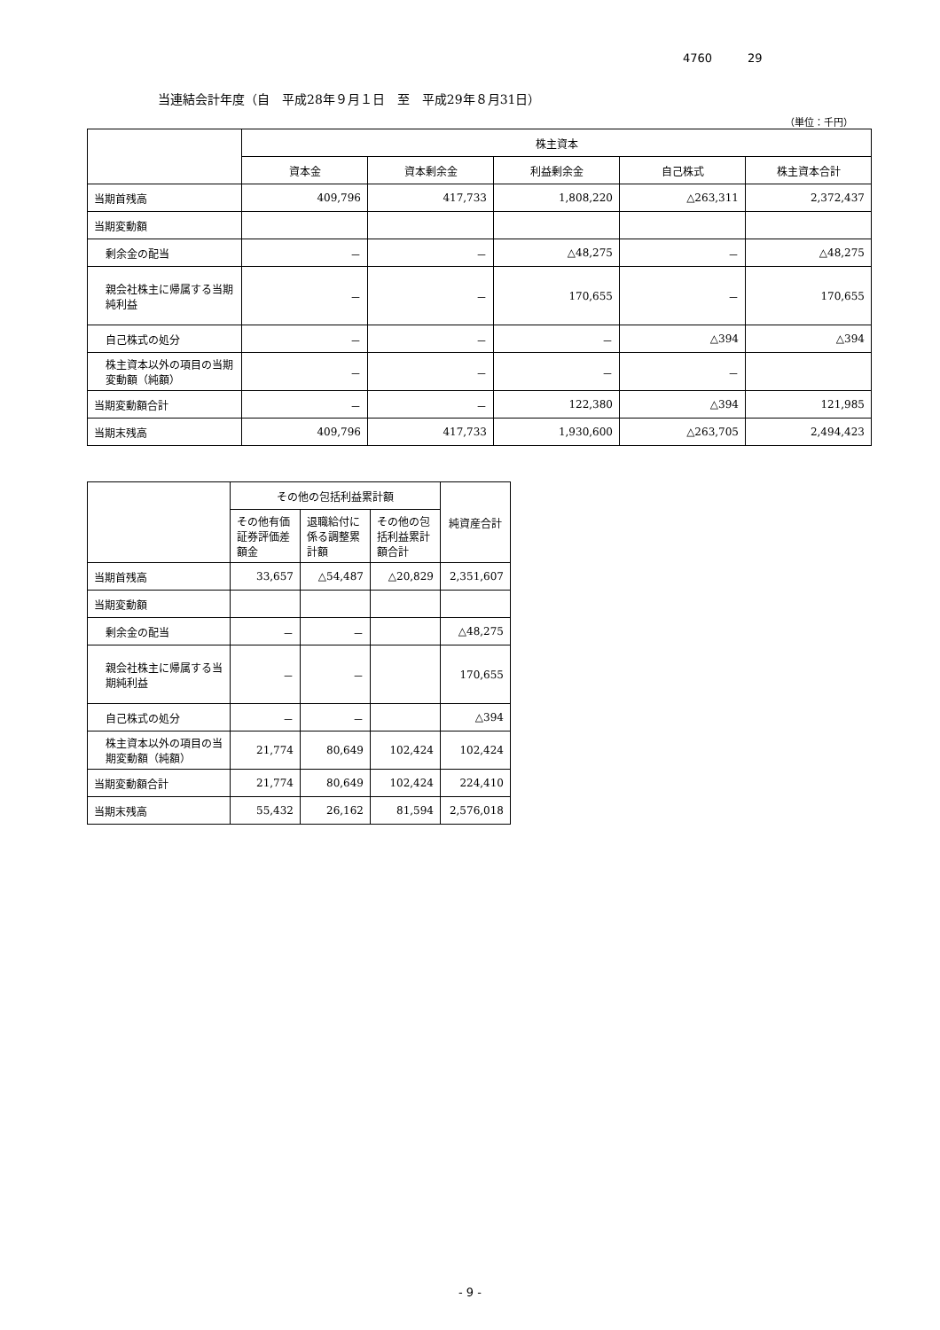4760 29
当連結会計年度（自　平成28年９月１日　至　平成29年８月31日）
（単位：千円）
| | 株主資本 | | | | |
| --- | --- | --- | --- | --- | --- |
| | 資本金 | 資本剰余金 | 利益剰余金 | 自己株式 | 株主資本合計 |
| 当期首残高 | 409,796 | 417,733 | 1,808,220 | △263,311 | 2,372,437 |
| 当期変動額 | | | | | |
| 剰余金の配当 | － | － | △48,275 | － | △48,275 |
| 親会社株主に帰属する当期純利益 | － | － | 170,655 | － | 170,655 |
| 自己株式の処分 | － | － | － | △394 | △394 |
| 株主資本以外の項目の当期変動額（純額） | － | － | － | － | |
| 当期変動額合計 | － | － | 122,380 | △394 | 121,985 |
| 当期末残高 | 409,796 | 417,733 | 1,930,600 | △263,705 | 2,494,423 |
| | その他の包括利益累計額 | | | 純資産合計 |
| --- | --- | --- | --- | --- |
| | その他有価証券評価差額金 | 退職給付に係る調整累計額 | その他の包括利益累計額合計 | |
| 当期首残高 | 33,657 | △54,487 | △20,829 | 2,351,607 |
| 当期変動額 | | | | |
| 剰余金の配当 | － | － | | △48,275 |
| 親会社株主に帰属する当期純利益 | － | － | | 170,655 |
| 自己株式の処分 | － | － | | △394 |
| 株主資本以外の項目の当期変動額（純額） | 21,774 | 80,649 | 102,424 | 102,424 |
| 当期変動額合計 | 21,774 | 80,649 | 102,424 | 224,410 |
| 当期末残高 | 55,432 | 26,162 | 81,594 | 2,576,018 |
- 9 -